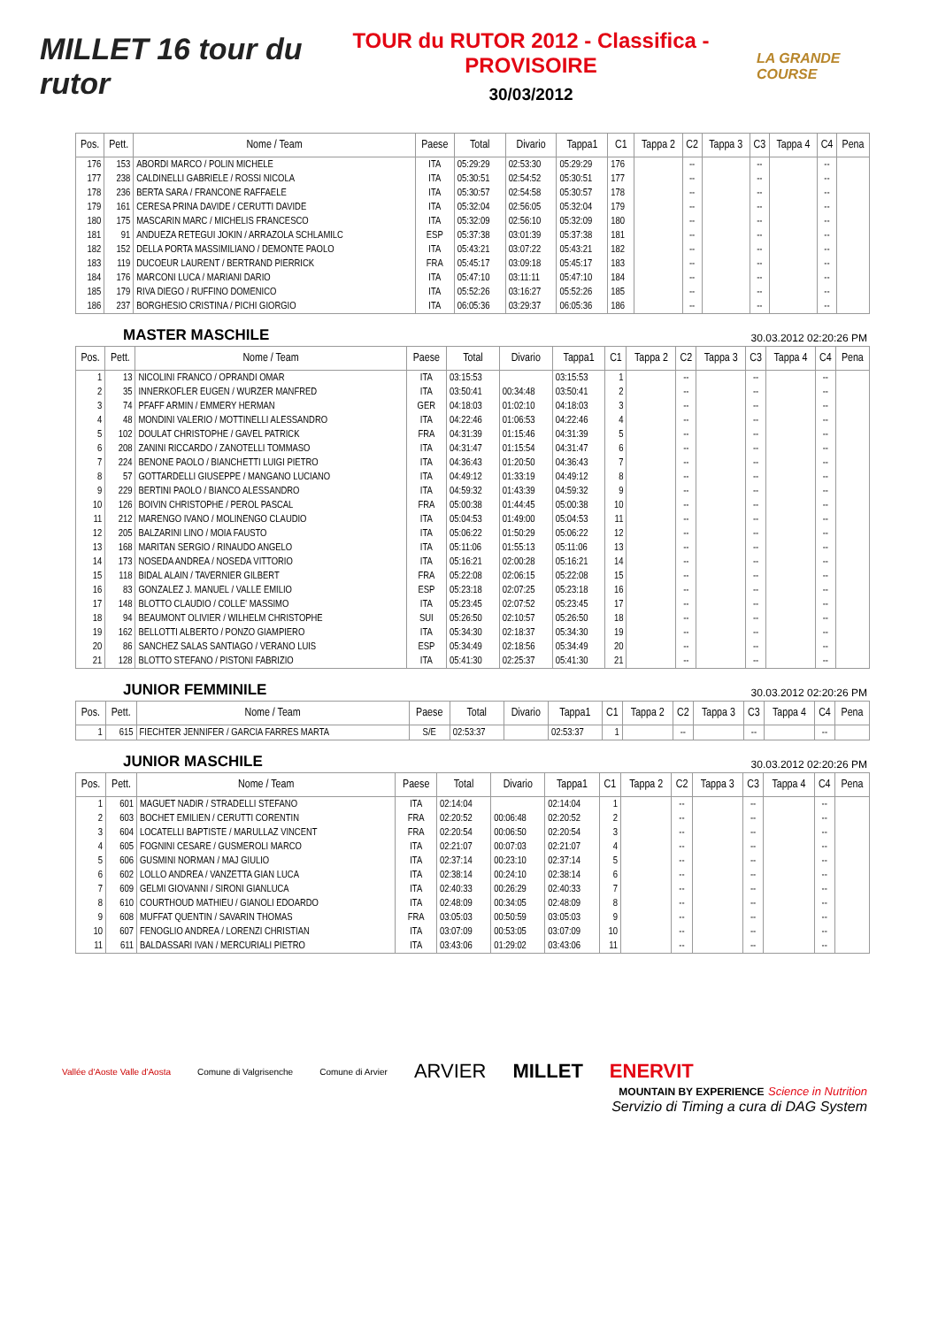MILLET 16 tour du rutor
TOUR du RUTOR 2012 - Classifica - PROVISOIRE
30/03/2012
LA GRANDE COURSE
| Pos. | Pett. | Nome / Team | Paese | Total | Divario | Tappa1 | C1 | Tappa 2 | C2 | Tappa 3 | C3 | Tappa 4 | C4 | Pena |
| --- | --- | --- | --- | --- | --- | --- | --- | --- | --- | --- | --- | --- | --- | --- |
| 176 | 153 | ABORDI MARCO / POLIN MICHELE | ITA | 05:29:29 | 02:53:30 | 05:29:29 | 176 | | -- | | -- | | -- | |
| 177 | 238 | CALDINELLI GABRIELE / ROSSI NICOLA | ITA | 05:30:51 | 02:54:52 | 05:30:51 | 177 | | -- | | -- | | -- | |
| 178 | 236 | BERTA SARA / FRANCONE RAFFAELE | ITA | 05:30:57 | 02:54:58 | 05:30:57 | 178 | | -- | | -- | | -- | |
| 179 | 161 | CERESA PRINA DAVIDE / CERUTTI DAVIDE | ITA | 05:32:04 | 02:56:05 | 05:32:04 | 179 | | -- | | -- | | -- | |
| 180 | 175 | MASCARIN MARC / MICHELIS FRANCESCO | ITA | 05:32:09 | 02:56:10 | 05:32:09 | 180 | | -- | | -- | | -- | |
| 181 | 91 | ANDUEZA RETEGUI JOKIN / ARRAZOLA SCHLAMILC | ESP | 05:37:38 | 03:01:39 | 05:37:38 | 181 | | -- | | -- | | -- | |
| 182 | 152 | DELLA PORTA MASSIMILIANO / DEMONTE PAOLO | ITA | 05:43:21 | 03:07:22 | 05:43:21 | 182 | | -- | | -- | | -- | |
| 183 | 119 | DUCOEUR LAURENT / BERTRAND PIERRICK | FRA | 05:45:17 | 03:09:18 | 05:45:17 | 183 | | -- | | -- | | -- | |
| 184 | 176 | MARCONI LUCA / MARIANI DARIO | ITA | 05:47:10 | 03:11:11 | 05:47:10 | 184 | | -- | | -- | | -- | |
| 185 | 179 | RIVA DIEGO / RUFFINO DOMENICO | ITA | 05:52:26 | 03:16:27 | 05:52:26 | 185 | | -- | | -- | | -- | |
| 186 | 237 | BORGHESIO CRISTINA / PICHI GIORGIO | ITA | 06:05:36 | 03:29:37 | 06:05:36 | 186 | | -- | | -- | | -- | |
MASTER MASCHILE 30.03.2012 02:20:26 PM
| Pos. | Pett. | Nome / Team | Paese | Total | Divario | Tappa1 | C1 | Tappa 2 | C2 | Tappa 3 | C3 | Tappa 4 | C4 | Pena |
| --- | --- | --- | --- | --- | --- | --- | --- | --- | --- | --- | --- | --- | --- | --- |
| 1 | 13 | NICOLINI FRANCO / OPRANDI OMAR | ITA | 03:15:53 | | 03:15:53 | 1 | | -- | | -- | | -- | |
| 2 | 35 | INNERKOFLER EUGEN / WURZER MANFRED | ITA | 03:50:41 | 00:34:48 | 03:50:41 | 2 | | -- | | -- | | -- | |
| 3 | 74 | PFAFF ARMIN / EMMERY HERMAN | GER | 04:18:03 | 01:02:10 | 04:18:03 | 3 | | -- | | -- | | -- | |
| 4 | 48 | MONDINI VALERIO / MOTTINELLI ALESSANDRO | ITA | 04:22:46 | 01:06:53 | 04:22:46 | 4 | | -- | | -- | | -- | |
| 5 | 102 | DOULAT CHRISTOPHE / GAVEL PATRICK | FRA | 04:31:39 | 01:15:46 | 04:31:39 | 5 | | -- | | -- | | -- | |
| 6 | 208 | ZANINI RICCARDO / ZANOTELLI TOMMASO | ITA | 04:31:47 | 01:15:54 | 04:31:47 | 6 | | -- | | -- | | -- | |
| 7 | 224 | BENONE PAOLO / BIANCHETTI LUIGI PIETRO | ITA | 04:36:43 | 01:20:50 | 04:36:43 | 7 | | -- | | -- | | -- | |
| 8 | 57 | GOTTARDELLI GIUSEPPE / MANGANO LUCIANO | ITA | 04:49:12 | 01:33:19 | 04:49:12 | 8 | | -- | | -- | | -- | |
| 9 | 229 | BERTINI PAOLO / BIANCO ALESSANDRO | ITA | 04:59:32 | 01:43:39 | 04:59:32 | 9 | | -- | | -- | | -- | |
| 10 | 126 | BOIVIN CHRISTOPHE / PEROL PASCAL | FRA | 05:00:38 | 01:44:45 | 05:00:38 | 10 | | -- | | -- | | -- | |
| 11 | 212 | MARENGO IVANO / MOLINENGO CLAUDIO | ITA | 05:04:53 | 01:49:00 | 05:04:53 | 11 | | -- | | -- | | -- | |
| 12 | 205 | BALZARINI LINO / MOIA FAUSTO | ITA | 05:06:22 | 01:50:29 | 05:06:22 | 12 | | -- | | -- | | -- | |
| 13 | 168 | MARITAN SERGIO / RINAUDO ANGELO | ITA | 05:11:06 | 01:55:13 | 05:11:06 | 13 | | -- | | -- | | -- | |
| 14 | 173 | NOSEDA ANDREA / NOSEDA VITTORIO | ITA | 05:16:21 | 02:00:28 | 05:16:21 | 14 | | -- | | -- | | -- | |
| 15 | 118 | BIDAL ALAIN / TAVERNIER GILBERT | FRA | 05:22:08 | 02:06:15 | 05:22:08 | 15 | | -- | | -- | | -- | |
| 16 | 83 | GONZALEZ J. MANUEL / VALLE EMILIO | ESP | 05:23:18 | 02:07:25 | 05:23:18 | 16 | | -- | | -- | | -- | |
| 17 | 148 | BLOTTO CLAUDIO / COLLE' MASSIMO | ITA | 05:23:45 | 02:07:52 | 05:23:45 | 17 | | -- | | -- | | -- | |
| 18 | 94 | BEAUMONT OLIVIER / WILHELM CHRISTOPHE | SUI | 05:26:50 | 02:10:57 | 05:26:50 | 18 | | -- | | -- | | -- | |
| 19 | 162 | BELLOTTI ALBERTO / PONZO GIAMPIERO | ITA | 05:34:30 | 02:18:37 | 05:34:30 | 19 | | -- | | -- | | -- | |
| 20 | 86 | SANCHEZ SALAS SANTIAGO / VERANO LUIS | ESP | 05:34:49 | 02:18:56 | 05:34:49 | 20 | | -- | | -- | | -- | |
| 21 | 128 | BLOTTO STEFANO / PISTONI FABRIZIO | ITA | 05:41:30 | 02:25:37 | 05:41:30 | 21 | | -- | | -- | | -- | |
JUNIOR FEMMINILE 30.03.2012 02:20:26 PM
| Pos. | Pett. | Nome / Team | Paese | Total | Divario | Tappa1 | C1 | Tappa 2 | C2 | Tappa 3 | C3 | Tappa 4 | C4 | Pena |
| --- | --- | --- | --- | --- | --- | --- | --- | --- | --- | --- | --- | --- | --- | --- |
| 1 | 615 | FIECHTER JENNIFER / GARCIA FARRES MARTA | S/E | 02:53:37 | | 02:53:37 | 1 | | -- | | -- | | -- | |
JUNIOR MASCHILE 30.03.2012 02:20:26 PM
| Pos. | Pett. | Nome / Team | Paese | Total | Divario | Tappa1 | C1 | Tappa 2 | C2 | Tappa 3 | C3 | Tappa 4 | C4 | Pena |
| --- | --- | --- | --- | --- | --- | --- | --- | --- | --- | --- | --- | --- | --- | --- |
| 1 | 601 | MAGUET NADIR / STRADELLI STEFANO | ITA | 02:14:04 | | 02:14:04 | 1 | | -- | | -- | | -- | |
| 2 | 603 | BOCHET EMILIEN / CERUTTI CORENTIN | FRA | 02:20:52 | 00:06:48 | 02:20:52 | 2 | | -- | | -- | | -- | |
| 3 | 604 | LOCATELLI BAPTISTE / MARULLAZ VINCENT | FRA | 02:20:54 | 00:06:50 | 02:20:54 | 3 | | -- | | -- | | -- | |
| 4 | 605 | FOGNINI CESARE / GUSMEROLI MARCO | ITA | 02:21:07 | 00:07:03 | 02:21:07 | 4 | | -- | | -- | | -- | |
| 5 | 606 | GUSMINI NORMAN / MAJ GIULIO | ITA | 02:37:14 | 00:23:10 | 02:37:14 | 5 | | -- | | -- | | -- | |
| 6 | 602 | LOLLO ANDREA / VANZETTA GIAN LUCA | ITA | 02:38:14 | 00:24:10 | 02:38:14 | 6 | | -- | | -- | | -- | |
| 7 | 609 | GELMI GIOVANNI / SIRONI GIANLUCA | ITA | 02:40:33 | 00:26:29 | 02:40:33 | 7 | | -- | | -- | | -- | |
| 8 | 610 | COURTHOUD MATHIEU / GIANOLI EDOARDO | ITA | 02:48:09 | 00:34:05 | 02:48:09 | 8 | | -- | | -- | | -- | |
| 9 | 608 | MUFFAT QUENTIN / SAVARIN THOMAS | FRA | 03:05:03 | 00:50:59 | 03:05:03 | 9 | | -- | | -- | | -- | |
| 10 | 607 | FENOGLIO ANDREA / LORENZI CHRISTIAN | ITA | 03:07:09 | 00:53:05 | 03:07:09 | 10 | | -- | | -- | | -- | |
| 11 | 611 | BALDASSARI IVAN / MERCURIALI PIETRO | ITA | 03:43:06 | 01:29:02 | 03:43:06 | 11 | | -- | | -- | | -- | |
Vallée d'Aoste Valle d'Aosta Comune di Valgrisenche Comune di Arvier ARVIER MILLET ENERVIT
MOUNTAIN BY EXPERIENCE Science in Nutrition
Servizio di Timing a cura di DAG System